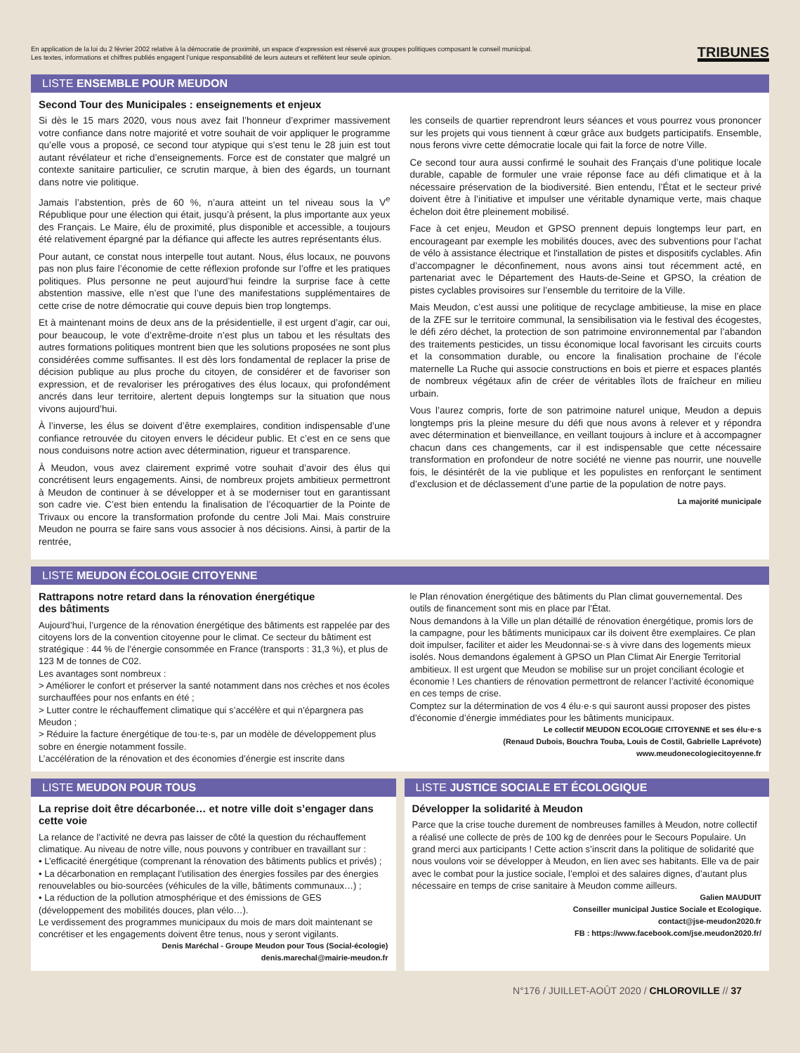En application de la loi du 2 février 2002 relative à la démocratie de proximité, un espace d’expression est réservé aux groupes politiques composant le conseil municipal.
Les textes, informations et chiffres publiés engagent l’unique responsabilité de leurs auteurs et reflètent leur seule opinion.
TRIBUNES
LISTE ENSEMBLE POUR MEUDON
Second Tour des Municipales : enseignements et enjeux
Si dès le 15 mars 2020, vous nous avez fait l’honneur d’exprimer massivement votre confiance dans notre majorité et votre souhait de voir appliquer le programme qu’elle vous a proposé, ce second tour atypique qui s’est tenu le 28 juin est tout autant révélateur et riche d’enseignements. Force est de constater que malgré un contexte sanitaire particulier, ce scrutin marque, à bien des égards, un tournant dans notre vie politique.
Jamais l’abstention, près de 60 %, n’aura atteint un tel niveau sous la V<sup>e</sup> République pour une élection qui était, jusqu’à présent, la plus importante aux yeux des Français. Le Maire, élu de proximité, plus disponible et accessible, a toujours été relativement épargné par la défiance qui affecte les autres représentants élus.
Pour autant, ce constat nous interpelle tout autant. Nous, élus locaux, ne pouvons pas non plus faire l’économie de cette réflexion profonde sur l’offre et les pratiques politiques. Plus personne ne peut aujourd’hui feindre la surprise face à cette abstention massive, elle n’est que l’une des manifestations supplémentaires de cette crise de notre démocratie qui couve depuis bien trop longtemps.
Et à maintenant moins de deux ans de la présidentielle, il est urgent d’agir, car oui, pour beaucoup, le vote d’extrême-droite n’est plus un tabou et les résultats des autres formations politiques montrent bien que les solutions proposées ne sont plus considérées comme suffisantes. Il est dès lors fondamental de replacer la prise de décision publique au plus proche du citoyen, de considérer et de favoriser son expression, et de revaloriser les prérogatives des élus locaux, qui profondément ancrés dans leur territoire, alertent depuis longtemps sur la situation que nous vivons aujourd’hui.
À l’inverse, les élus se doivent d’être exemplaires, condition indispensable d’une confiance retrouvée du citoyen envers le décideur public. Et c’est en ce sens que nous conduisons notre action avec détermination, rigueur et transparence.
À Meudon, vous avez clairement exprimé votre souhait d’avoir des élus qui concrétisent leurs engagements. Ainsi, de nombreux projets ambitieux permettront à Meudon de continuer à se développer et à se moderniser tout en garantissant son cadre vie. C’est bien entendu la finalisation de l’écoquartier de la Pointe de Trivaux ou encore la transformation profonde du centre Joli Mai. Mais construire Meudon ne pourra se faire sans vous associer à nos décisions. Ainsi, à partir de la rentrée,
les conseils de quartier reprendront leurs séances et vous pourrez vous prononcer sur les projets qui vous tiennent à cœur grâce aux budgets participatifs. Ensemble, nous ferons vivre cette démocratie locale qui fait la force de notre Ville.
Ce second tour aura aussi confirmé le souhait des Français d’une politique locale durable, capable de formuler une vraie réponse face au défi climatique et à la nécessaire préservation de la biodiversité. Bien entendu, l’État et le secteur privé doivent être à l’initiative et impulser une véritable dynamique verte, mais chaque échelon doit être pleinement mobilisé.
Face à cet enjeu, Meudon et GPSO prennent depuis longtemps leur part, en encourageant par exemple les mobilités douces, avec des subventions pour l’achat de vélo à assistance électrique et l'installation de pistes et dispositifs cyclables. Afin d’accompagner le déconfinement, nous avons ainsi tout récemment acté, en partenariat avec le Département des Hauts-de-Seine et GPSO, la création de pistes cyclables provisoires sur l’ensemble du territoire de la Ville.
Mais Meudon, c’est aussi une politique de recyclage ambitieuse, la mise en place de la ZFE sur le territoire communal, la sensibilisation via le festival des écogestes, le défi zéro déchet, la protection de son patrimoine environnemental par l’abandon des traitements pesticides, un tissu économique local favorisant les circuits courts et la consommation durable, ou encore la finalisation prochaine de l’école maternelle La Ruche qui associe constructions en bois et pierre et espaces plantés de nombreux végétaux afin de créer de véritables îlots de fraîcheur en milieu urbain.
Vous l’aurez compris, forte de son patrimoine naturel unique, Meudon a depuis longtemps pris la pleine mesure du défi que nous avons à relever et y répondra avec détermination et bienveillance, en veillant toujours à inclure et à accompagner chacun dans ces changements, car il est indispensable que cette nécessaire transformation en profondeur de notre société ne vienne pas nourrir, une nouvelle fois, le désintérêt de la vie publique et les populistes en renforçant le sentiment d’exclusion et de déclassement d’une partie de la population de notre pays.
La majorité municipale
LISTE MEUDON ÉCOLOGIE CITOYENNE
Rattrapons notre retard dans la rénovation énergétique
des bâtiments
Aujourd’hui, l’urgence de la rénovation énergétique des bâtiments est rappelée par des citoyens lors de la convention citoyenne pour le climat. Ce secteur du bâtiment est stratégique : 44 % de l’énergie consommée en France (transports : 31,3 %), et plus de 123 M de tonnes de C02.
Les avantages sont nombreux :
> Améliorer le confort et préserver la santé notamment dans nos crèches et nos écoles surchauffées pour nos enfants en été ;
> Lutter contre le réchauffement climatique qui s’accélère et qui n’épargnera pas Meudon ;
> Réduire la facture énergétique de tou·te·s, par un modèle de développement plus sobre en énergie notamment fossile.
L’accélération de la rénovation et des économies d’énergie est inscrite dans
le Plan rénovation énergétique des bâtiments du Plan climat gouvernemental. Des outils de financement sont mis en place par l’État.
Nous demandons à la Ville un plan détaillé de rénovation énergétique, promis lors de la campagne, pour les bâtiments municipaux car ils doivent être exemplaires. Ce plan doit impulser, faciliter et aider les Meudonnai·se·s à vivre dans des logements mieux isolés. Nous demandons également à GPSO un Plan Climat Air Energie Territorial ambitieux. Il est urgent que Meudon se mobilise sur un projet conciliant écologie et économie ! Les chantiers de rénovation permettront de relancer l’activité économique en ces temps de crise.
Comptez sur la détermination de vos 4 élu·e·s qui sauront aussi proposer des pistes d’économie d’énergie immédiates pour les bâtiments municipaux.
Le collectif MEUDON ECOLOGIE CITOYENNE et ses élu·e·s
(Renaud Dubois, Bouchra Touba, Louis de Costil, Gabrielle Laprévote)
www.meudonecologiecitoyenne.fr
LISTE MEUDON POUR TOUS
La reprise doit être décarbonée… et notre ville doit s’engager dans cette voie
La relance de l’activité ne devra pas laisser de côté la question du réchauffement climatique. Au niveau de notre ville, nous pouvons y contribuer en travaillant sur :
• L’efficacité énergétique (comprenant la rénovation des bâtiments publics et privés) ;
• La décarbonation en remplaçant l’utilisation des énergies fossiles par des énergies renouvelables ou bio-sourcées (véhicules de la ville, bâtiments communaux…) ;
• La réduction de la pollution atmosphérique et des émissions de GES (développement des mobilités douces, plan vélo…).
Le verdissement des programmes municipaux du mois de mars doit maintenant se concrétiser et les engagements doivent être tenus, nous y seront vigilants.
Denis Maréchal - Groupe Meudon pour Tous (Social-écologie)
denis.marechal@mairie-meudon.fr
LISTE JUSTICE SOCIALE ET ÉCOLOGIQUE
Développer la solidarité à Meudon
Parce que la crise touche durement de nombreuses familles à Meudon, notre collectif a réalisé une collecte de près de 100 kg de denrées pour le Secours Populaire. Un grand merci aux participants ! Cette action s’inscrit dans la politique de solidarité que nous voulons voir se développer à Meudon, en lien avec ses habitants. Elle va de pair avec le combat pour la justice sociale, l’emploi et des salaires dignes, d’autant plus nécessaire en temps de crise sanitaire à Meudon comme ailleurs.
Galien MAUDUIT
Conseiller municipal Justice Sociale et Ecologique.
contact@jse-meudon2020.fr
FB : https://www.facebook.com/jse.meudon2020.fr/
N°176 / JUILLET-AOÛT 2020 / CHLOROVILLE // 37